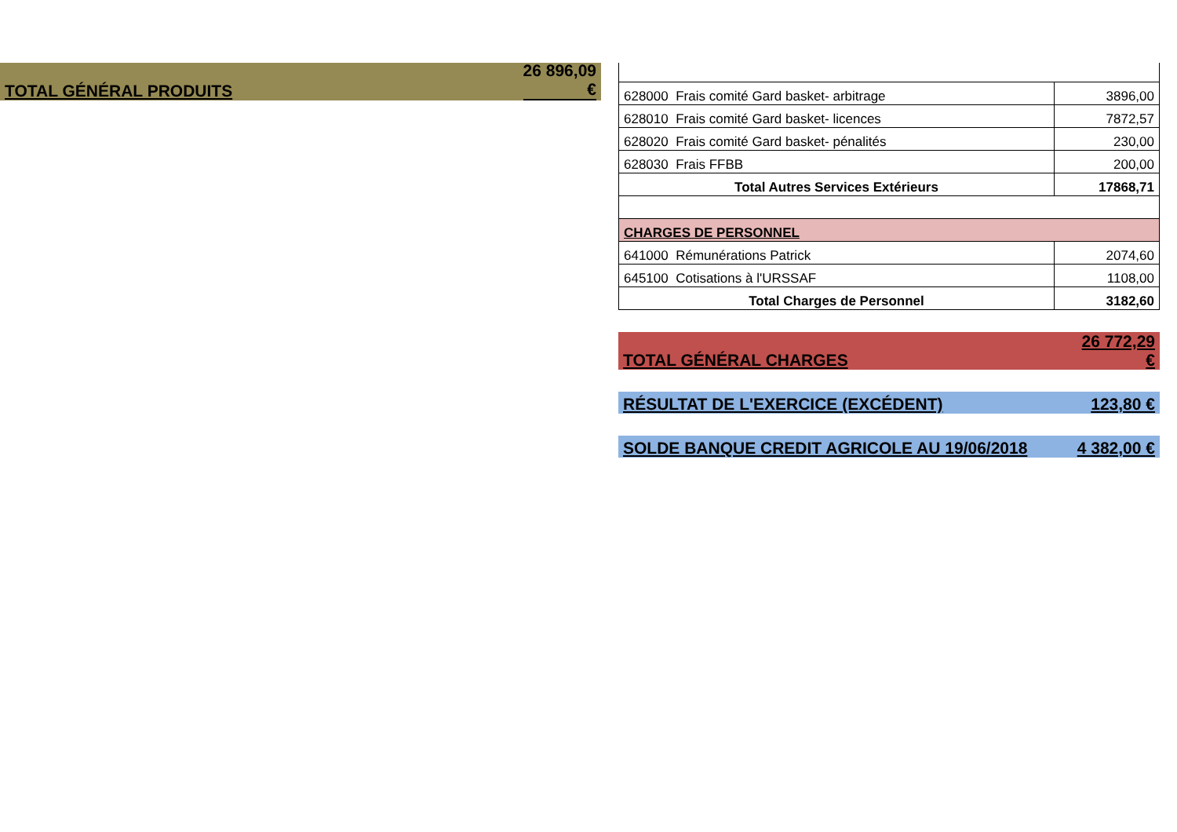TOTAL GÉNÉRAL PRODUITS 26 896,09
€
| 628000 Frais comité Gard basket- arbitrage | 3896,00 |
| 628010 Frais comité Gard basket- licences | 7872,57 |
| 628020 Frais comité Gard basket- pénalités | 230,00 |
| 628030 Frais FFBB | 200,00 |
| Total Autres Services Extérieurs | 17868,71 |
| CHARGES DE PERSONNEL | |
| 641000 Rémunérations Patrick | 2074,60 |
| 645100 Cotisations à l'URSSAF | 1108,00 |
| Total Charges de Personnel | 3182,60 |
TOTAL GÉNÉRAL CHARGES 26 772,29
€
RÉSULTAT DE L'EXERCICE (EXCÉDENT) 123,80 €
SOLDE BANQUE CREDIT AGRICOLE AU 19/06/2018 4 382,00 €